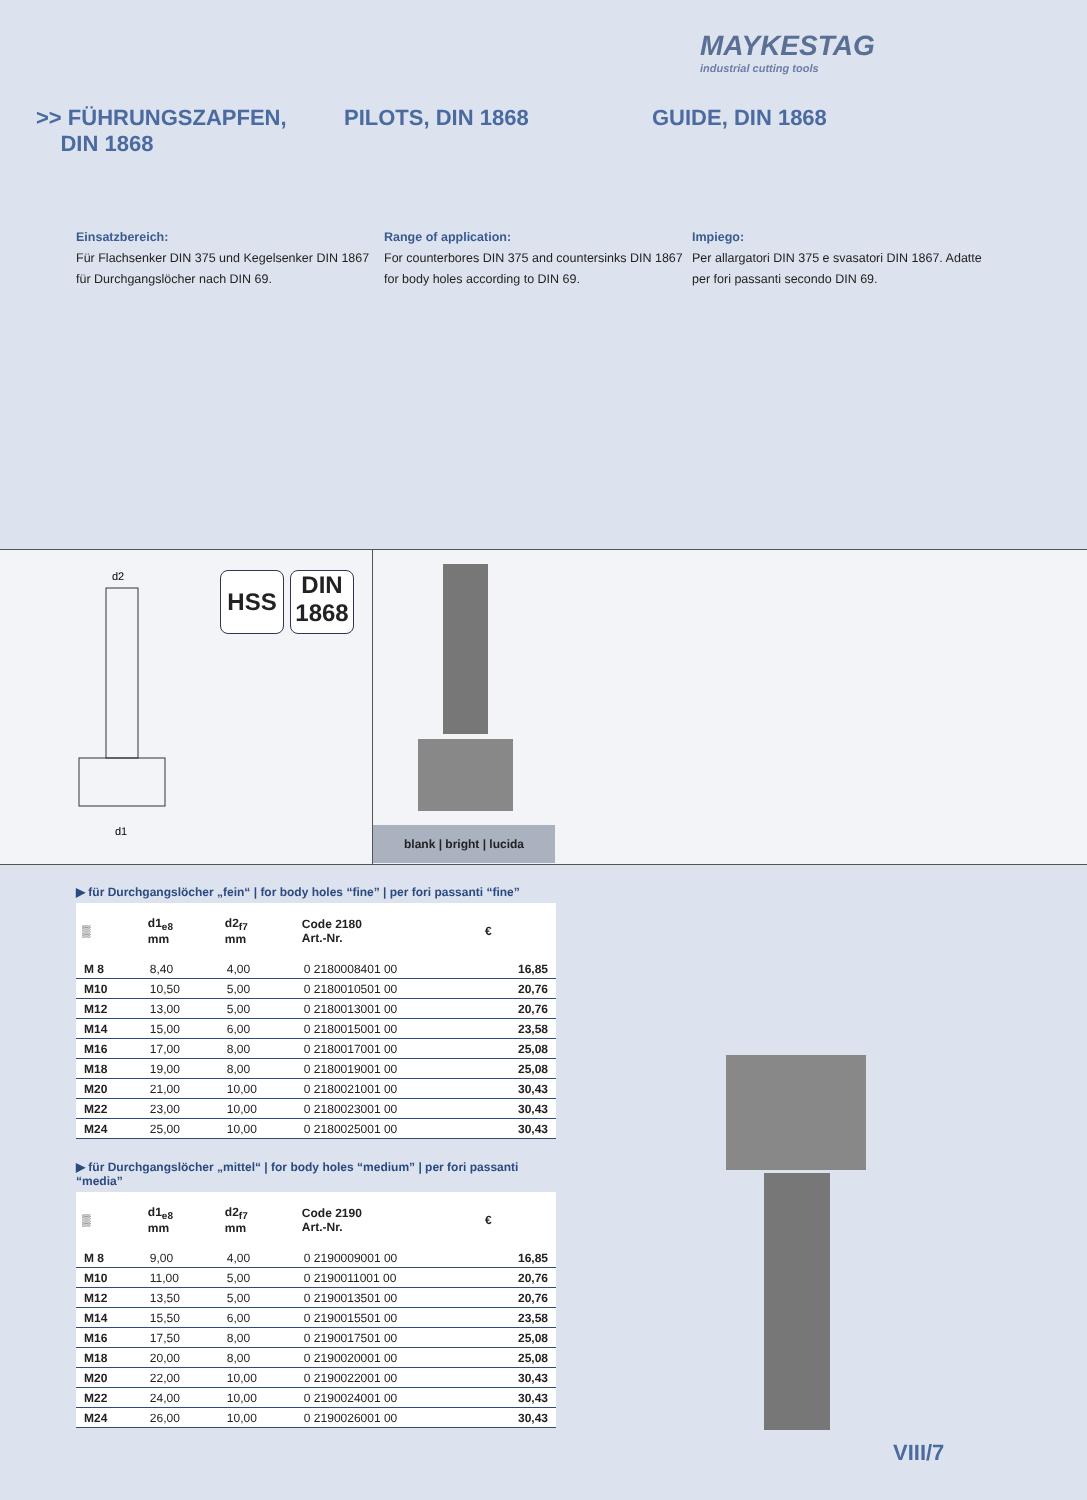MAYKESTAG
industrial cutting tools
>> FÜHRUNGSZAPFEN,
DIN 1868
PILOTS, DIN 1868 GUIDE, DIN 1868
Einsatzbereich:
Für Flachsenker DIN 375 und Kegelsenker DIN 1867 für Durchgangslöcher nach DIN 69.
Range of application:
For counterbores DIN 375 and countersinks DIN 1867 for body holes according to DIN 69.
Impiego:
Per allargatori DIN 375 e svasatori DIN 1867. Adatte per fori passanti secondo DIN 69.
d2
d1
HSS
DIN
1868
blank | bright | lucida
▶ für Durchgangslöcher „fein“ | for body holes “fine” | per fori passanti “fine”
| ▒ | d1<sub>e8</sub> mm | d2<sub>f7</sub> mm | Code 2180 Art.-Nr. | € |
| --- | --- | --- | --- | --- |
| M 8 | 8,40 | 4,00 | 0 2180008401 00 | 16,85 |
| M10 | 10,50 | 5,00 | 0 2180010501 00 | 20,76 |
| M12 | 13,00 | 5,00 | 0 2180013001 00 | 20,76 |
| M14 | 15,00 | 6,00 | 0 2180015001 00 | 23,58 |
| M16 | 17,00 | 8,00 | 0 2180017001 00 | 25,08 |
| M18 | 19,00 | 8,00 | 0 2180019001 00 | 25,08 |
| M20 | 21,00 | 10,00 | 0 2180021001 00 | 30,43 |
| M22 | 23,00 | 10,00 | 0 2180023001 00 | 30,43 |
| M24 | 25,00 | 10,00 | 0 2180025001 00 | 30,43 |
▶ für Durchgangslöcher „mittel“ | for body holes “medium” | per fori passanti “media”
| ▒ | d1<sub>e8</sub> mm | d2<sub>f7</sub> mm | Code 2190 Art.-Nr. | € |
| --- | --- | --- | --- | --- |
| M 8 | 9,00 | 4,00 | 0 2190009001 00 | 16,85 |
| M10 | 11,00 | 5,00 | 0 2190011001 00 | 20,76 |
| M12 | 13,50 | 5,00 | 0 2190013501 00 | 20,76 |
| M14 | 15,50 | 6,00 | 0 2190015501 00 | 23,58 |
| M16 | 17,50 | 8,00 | 0 2190017501 00 | 25,08 |
| M18 | 20,00 | 8,00 | 0 2190020001 00 | 25,08 |
| M20 | 22,00 | 10,00 | 0 2190022001 00 | 30,43 |
| M22 | 24,00 | 10,00 | 0 2190024001 00 | 30,43 |
| M24 | 26,00 | 10,00 | 0 2190026001 00 | 30,43 |
VIII/7